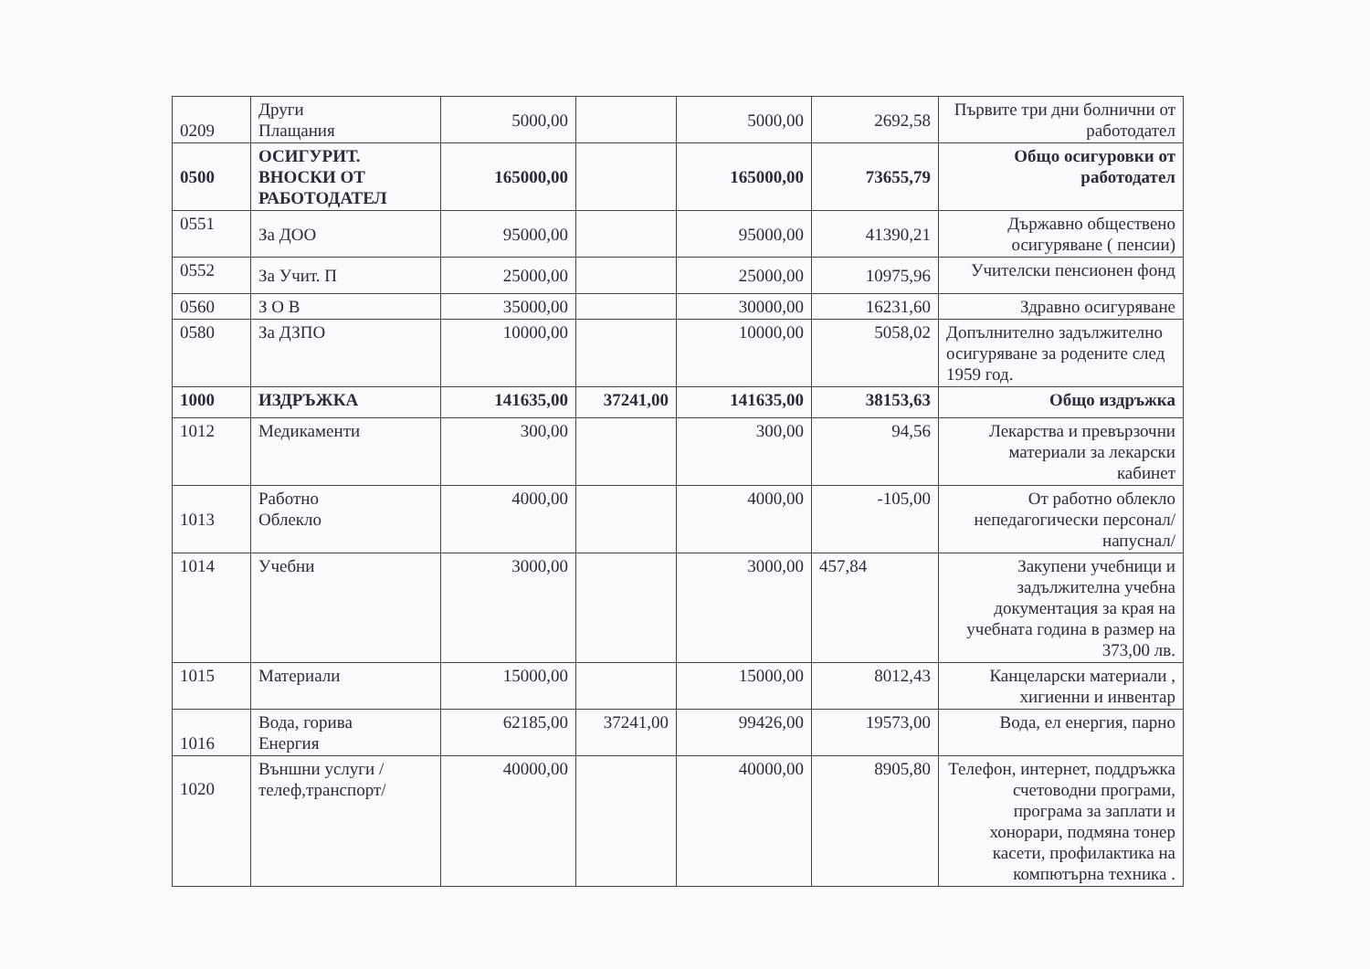| 0209 | Други Плащания | 5000,00 | | 5000,00 | 2692,58 | Първите три дни болнични от работодател |
| 0500 | ОСИГУРИТ. ВНОСКИ ОТ РАБОТОДАТЕЛ | 165000,00 | | 165000,00 | 73655,79 | Общо осигуровки от работодател |
| 0551 | За ДОО | 95000,00 | | 95000,00 | 41390,21 | Държавно обществено осигуряване ( пенсии) |
| 0552 | За Учит. П | 25000,00 | | 25000,00 | 10975,96 | Учителски пенсионен фонд |
| 0560 | З О В | 35000,00 | | 30000,00 | 16231,60 | Здравно осигуряване |
| 0580 | За ДЗПО | 10000,00 | | 10000,00 | 5058,02 | Допълнително задължително осигуряване за родените след 1959 год. |
| 1000 | ИЗДРЪЖКА | 141635,00 | 37241,00 | 141635,00 | 38153,63 | Общо издръжка |
| 1012 | Медикаменти | 300,00 | | 300,00 | 94,56 | Лекарства и превързочни материали за лекарски кабинет |
| 1013 | Работно Облекло | 4000,00 | | 4000,00 | -105,00 | От работно облекло непедагогически персонал/напуснал/ |
| 1014 | Учебни | 3000,00 | | 3000,00 | 457,84 | Закупени учебници и задължителна учебна документация за края на учебната година в размер на 373,00 лв. |
| 1015 | Материали | 15000,00 | | 15000,00 | 8012,43 | Канцеларски материали , хигиенни и инвентар |
| 1016 | Вода, горива Енергия | 62185,00 | 37241,00 | 99426,00 | 19573,00 | Вода, ел енергия, парно |
| 1020 | Външни услуги /телеф,транспорт/ | 40000,00 | | 40000,00 | 8905,80 | Телефон, интернет, поддръжка счетоводни програми, програма за заплати и хонорари, подмяна тонер касети, профилактика на компютърна техника . |